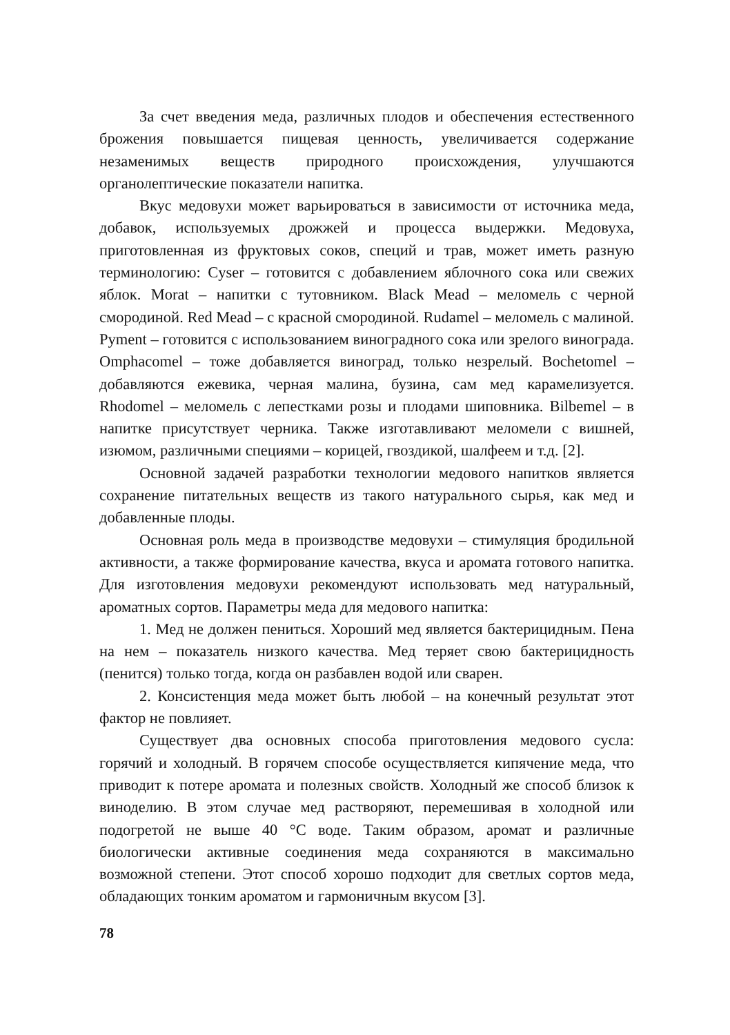За счет введения меда, различных плодов и обеспечения естественного брожения повышается пищевая ценность, увеличивается содержание незаменимых веществ природного происхождения, улучшаются органолептические показатели напитка.
Вкус медовухи может варьироваться в зависимости от источника меда, добавок, используемых дрожжей и процесса выдержки. Медовуха, приготовленная из фруктовых соков, специй и трав, может иметь разную терминологию: Cyser – готовится с добавлением яблочного сока или свежих яблок. Morat – напитки с тутовником. Black Mead – меломель с черной смородиной. Red Mead – с красной смородиной. Rudamel – меломель с малиной. Pyment – готовится с использованием виноградного сока или зрелого винограда. Omphacomel – тоже добавляется виноград, только незрелый. Bochetomel – добавляются ежевика, черная малина, бузина, сам мед карамелизуется. Rhodomel – меломель с лепестками розы и плодами шиповника. Bilbemel – в напитке присутствует черника. Также изготавливают меломели с вишней, изюмом, различными специями – корицей, гвоздикой, шалфеем и т.д. [2].
Основной задачей разработки технологии медового напитков является сохранение питательных веществ из такого натурального сырья, как мед и добавленные плоды.
Основная роль меда в производстве медовухи – стимуляция бродильной активности, а также формирование качества, вкуса и аромата готового напитка. Для изготовления медовухи рекомендуют использовать мед натуральный, ароматных сортов. Параметры меда для медового напитка:
1. Мед не должен пениться. Хороший мед является бактерицидным. Пена на нем – показатель низкого качества. Мед теряет свою бактерицидность (пенится) только тогда, когда он разбавлен водой или сварен.
2. Консистенция меда может быть любой – на конечный результат этот фактор не повлияет.
Существует два основных способа приготовления медового сусла: горячий и холодный. В горячем способе осуществляется кипячение меда, что приводит к потере аромата и полезных свойств. Холодный же способ близок к виноделию. В этом случае мед растворяют, перемешивая в холодной или подогретой не выше 40 °С воде. Таким образом, аромат и различные биологически активные соединения меда сохраняются в максимально возможной степени. Этот способ хорошо подходит для светлых сортов меда, обладающих тонким ароматом и гармоничным вкусом [3].
78